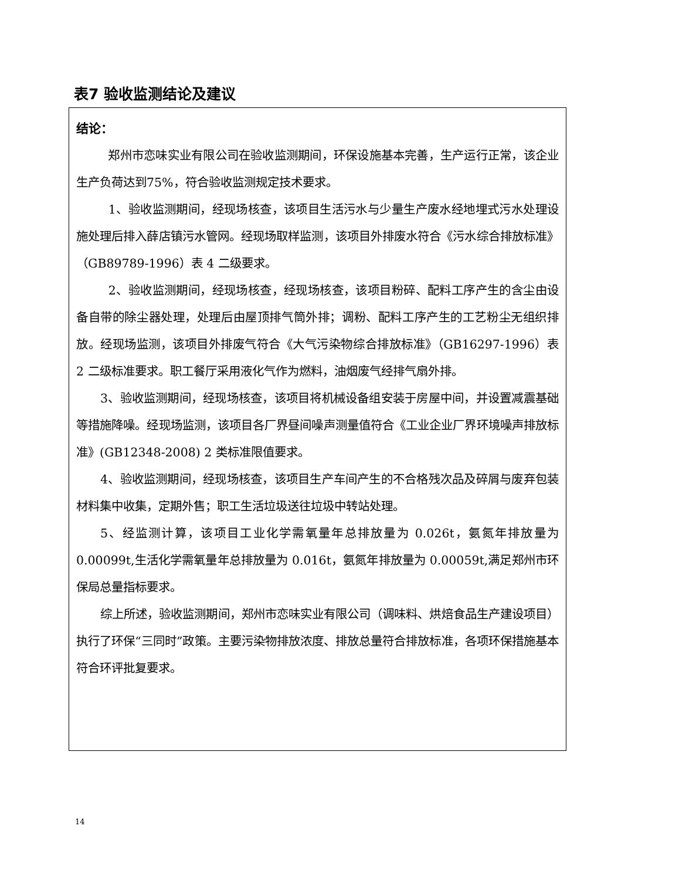表7 验收监测结论及建议
结论：
郑州市恋味实业有限公司在验收监测期间，环保设施基本完善，生产运行正常，该企业生产负荷达到75%，符合验收监测规定技术要求。
1、验收监测期间，经现场核查，该项目生活污水与少量生产废水经地埋式污水处理设施处理后排入薛店镇污水管网。经现场取样监测，该项目外排废水符合《污水综合排放标准》（GB89789-1996）表 4 二级要求。
2、验收监测期间，经现场核查，经现场核查，该项目粉碎、配料工序产生的含尘由设备自带的除尘器处理，处理后由屋顶排气筒外排；调粉、配料工序产生的工艺粉尘无组织排放。经现场监测，该项目外排废气符合《大气污染物综合排放标准》（GB16297-1996）表 2 二级标准要求。职工餐厅采用液化气作为燃料，油烟废气经排气扇外排。
3、验收监测期间，经现场核查，该项目将机械设备组安装于房屋中间，并设置减震基础等措施降噪。经现场监测，该项目各厂界昼间噪声测量值符合《工业企业厂界环境噪声排放标准》(GB12348-2008) 2 类标准限值要求。
4、验收监测期间，经现场核查，该项目生产车间产生的不合格残次品及碎屑与废弃包装材料集中收集，定期外售；职工生活垃圾送往垃圾中转站处理。
5、经监测计算，该项目工业化学需氧量年总排放量为 0.026t，氨氮年排放量为 0.00099t,生活化学需氧量年总排放量为 0.016t，氨氮年排放量为 0.00059t,满足郑州市环保局总量指标要求。
综上所述，验收监测期间，郑州市恋味实业有限公司（调味料、烘焙食品生产建设项目）执行了环保“三同时”政策。主要污染物排放浓度、排放总量符合排放标准，各项环保措施基本符合环评批复要求。
14